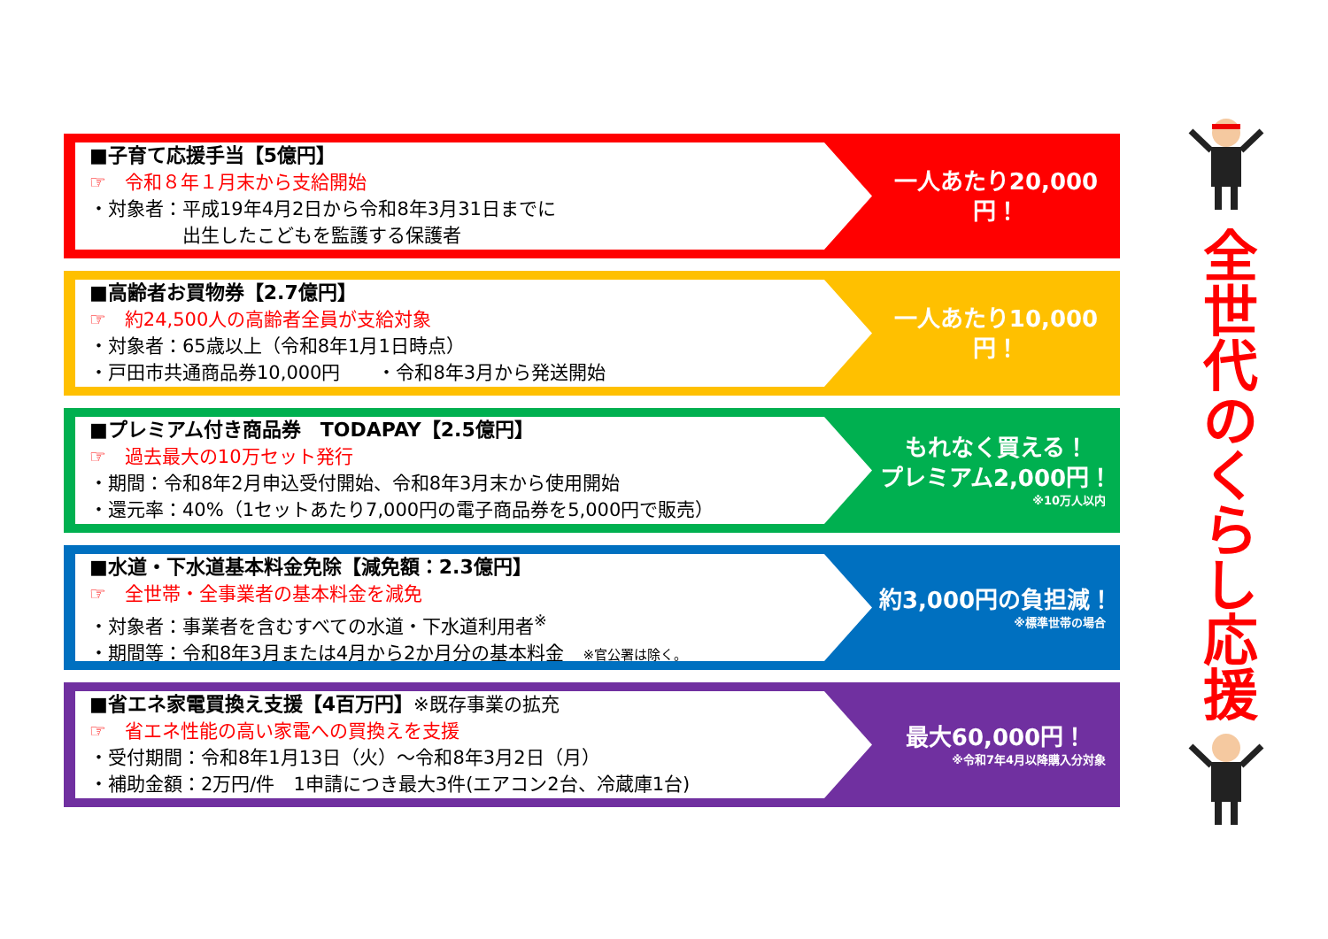全
世
代
の
く
ら
し
応
援
■子育て応援手当【5億円】
☞　令和８年１月末から支給開始
・対象者：平成19年4月2日から令和8年3月31日までに
　　　　　出生したこどもを監護する保護者
一人あたり20,000円！
■高齢者お買物券【2.7億円】
☞　約24,500人の高齢者全員が支給対象
・対象者：65歳以上（令和8年1月1日時点）
・戸田市共通商品券10,000円　　・令和8年3月から発送開始
一人あたり10,000円！
■プレミアム付き商品券　TODAPAY【2.5億円】
☞　過去最大の10万セット発行
・期間：令和8年2月申込受付開始、令和8年3月末から使用開始
・還元率：40%（1セットあたり7,000円の電子商品券を5,000円で販売）
もれなく買える！
プレミアム2,000円！
※10万人以内
■水道・下水道基本料金免除【減免額：2.3億円】
☞　全世帯・全事業者の基本料金を減免
・対象者：事業者を含むすべての水道・下水道利用者<sup>※</sup>
・期間等：令和8年3月または4月から2か月分の基本料金　※官公署は除く。
約3,000円の負担減！
※標準世帯の場合
■省エネ家電買換え支援【4百万円】※既存事業の拡充
☞　省エネ性能の高い家電への買換えを支援
・受付期間：令和8年1月13日（火）～令和8年3月2日（月）
・補助金額：2万円/件　1申請につき最大3件(エアコン2台、冷蔵庫1台)
最大60,000円！
※令和7年4月以降購入分対象